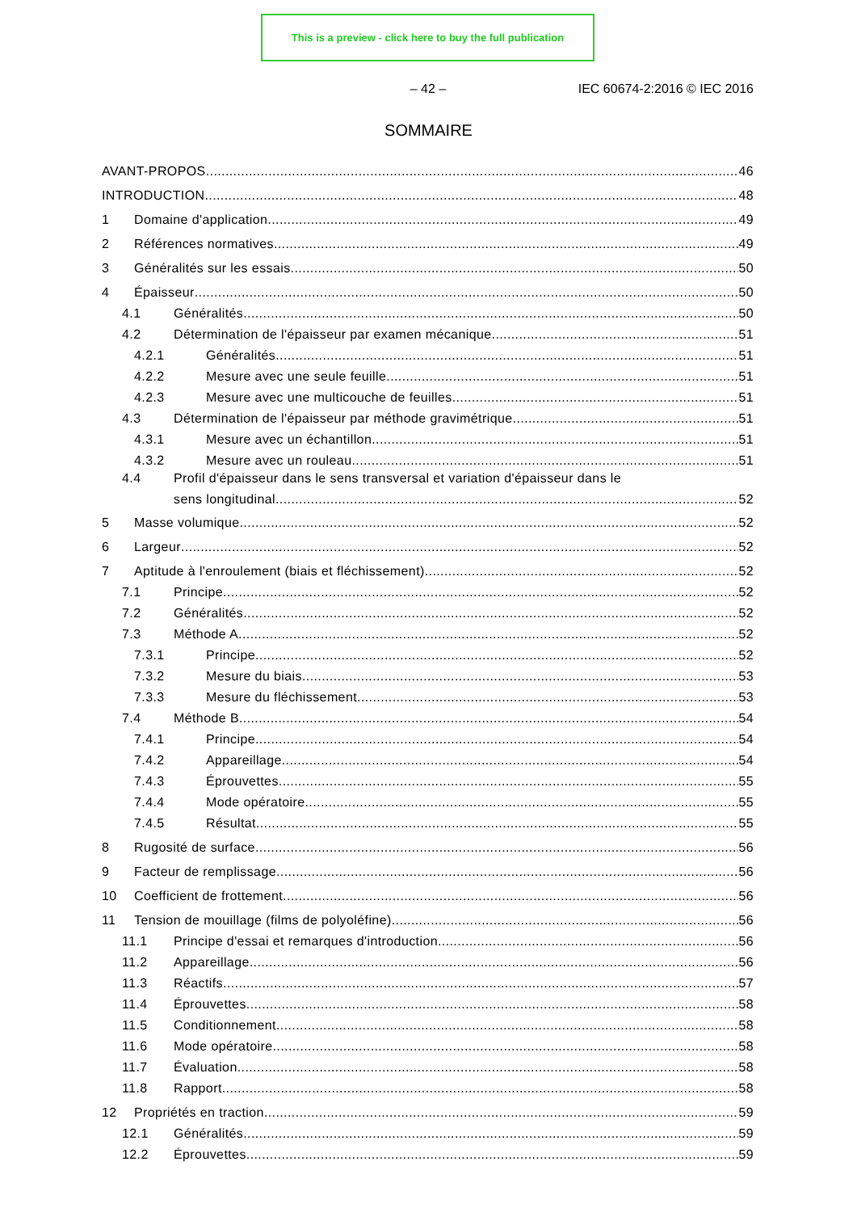This is a preview - click here to buy the full publication
– 42 – IEC 60674-2:2016 © IEC 2016
SOMMAIRE
AVANT-PROPOS 46
INTRODUCTION 48
1 Domaine d'application 49
2 Références normatives 49
3 Généralités sur les essais 50
4 Épaisseur 50
4.1 Généralités 50
4.2 Détermination de l'épaisseur par examen mécanique 51
4.2.1 Généralités 51
4.2.2 Mesure avec une seule feuille 51
4.2.3 Mesure avec une multicouche de feuilles 51
4.3 Détermination de l'épaisseur par méthode gravimétrique 51
4.3.1 Mesure avec un échantillon 51
4.3.2 Mesure avec un rouleau 51
4.4 Profil d'épaisseur dans le sens transversal et variation d'épaisseur dans le
sens longitudinal 52
5 Masse volumique 52
6 Largeur 52
7 Aptitude à l'enroulement (biais et fléchissement) 52
7.1 Principe 52
7.2 Généralités 52
7.3 Méthode A 52
7.3.1 Principe 52
7.3.2 Mesure du biais 53
7.3.3 Mesure du fléchissement 53
7.4 Méthode B 54
7.4.1 Principe 54
7.4.2 Appareillage 54
7.4.3 Éprouvettes 55
7.4.4 Mode opératoire 55
7.4.5 Résultat 55
8 Rugosité de surface 56
9 Facteur de remplissage 56
10 Coefficient de frottement 56
11 Tension de mouillage (films de polyoléfine) 56
11.1 Principe d'essai et remarques d'introduction 56
11.2 Appareillage 56
11.3 Réactifs 57
11.4 Éprouvettes 58
11.5 Conditionnement 58
11.6 Mode opératoire 58
11.7 Évaluation 58
11.8 Rapport 58
12 Propriétés en traction 59
12.1 Généralités 59
12.2 Éprouvettes 59